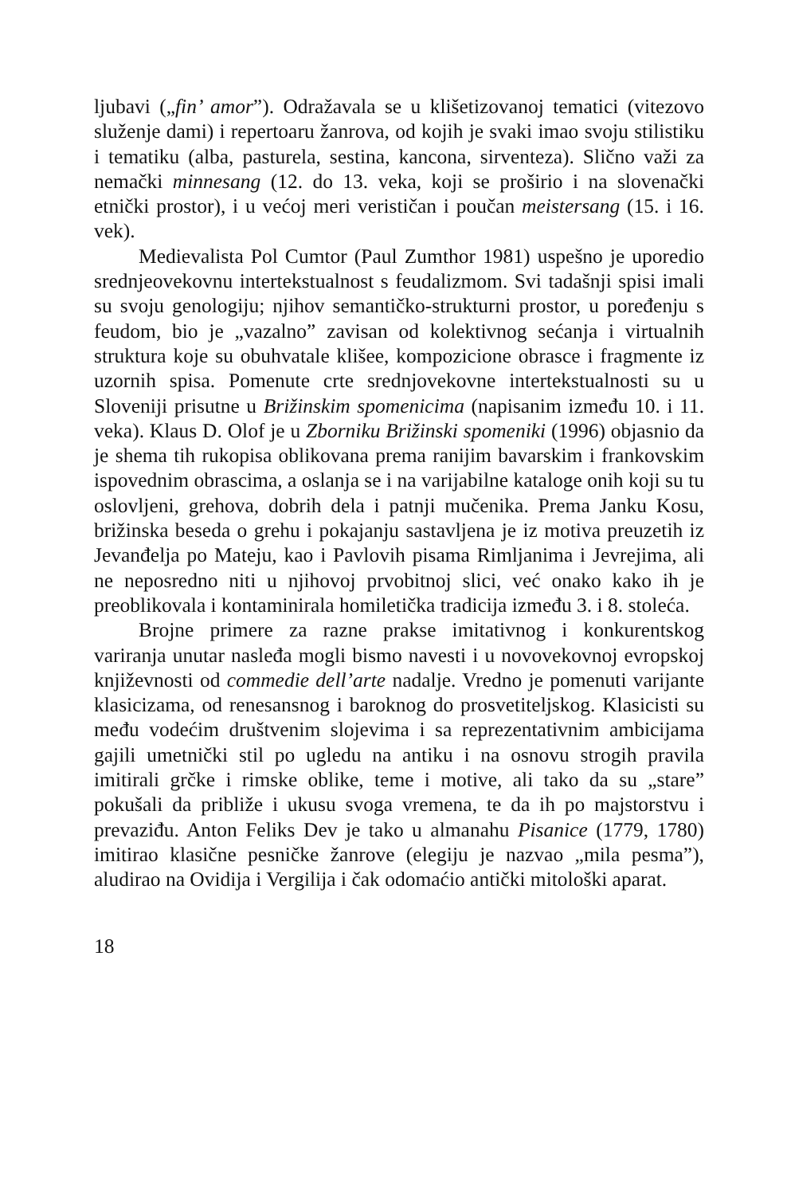ljubavi („fin’ amor”). Odražavala se u klišetizovanoj tematici (vitezovo služenje dami) i repertoaru žanrova, od kojih je svaki imao svoju stilistiku i tematiku (alba, pasturela, sestina, kancona, sirventeza). Slično važi za nemački minnesang (12. do 13. veka, koji se proširio i na slovenački etnički prostor), i u većoj meri verističan i poučan meistersang (15. i 16. vek).
Medievalista Pol Cumtor (Paul Zumthor 1981) uspešno je uporedio srednjeovekovnu intertekstualnost s feudalizmom. Svi tadašnji spisi imali su svoju genologiju; njihov semantičko-strukturni prostor, u poređenju s feudom, bio je „vazalno” zavisan od kolektivnog sećanja i virtualnih struktura koje su obuhvatale klišee, kompozicione obrasce i fragmente iz uzornih spisa. Pomenute crte srednjovekovne intertekstualnosti su u Sloveniji prisutne u Brižinskim spomenicima (napisanim između 10. i 11. veka). Klaus D. Olof je u Zborniku Brižinski spomeniki (1996) objasnio da je shema tih rukopisa oblikovana prema ranijim bavarskim i frankovskim ispovednim obrascima, a oslanja se i na varijabilne kataloge onih koji su tu oslovljeni, grehova, dobrih dela i patnji mučenika. Prema Janku Kosu, brižinska beseda o grehu i pokajanju sastavljena je iz motiva preuzetih iz Jevanđelja po Mateju, kao i Pavlovih pisama Rimljanima i Jevrejima, ali ne neposredno niti u njihovoj prvobitnoj slici, već onako kako ih je preoblikovala i kontaminirala homiletička tradicija između 3. i 8. stoleća.
Brojne primere za razne prakse imitativnog i konkurentskog variranja unutar nasleđa mogli bismo navesti i u novovekovnoj evropskoj književnosti od commedie dell’arte nadalje. Vredno je pomenuti varijante klasicizama, od renesansnog i baroknog do prosvetiteljskog. Klasicisti su među vodećim društvenim slojevima i sa reprezentativnim ambicijama gajili umetnički stil po ugledu na antiku i na osnovu strogih pravila imitirali grčke i rimske oblike, teme i motive, ali tako da su „stare” pokušali da približe i ukusu svoga vremena, te da ih po majstorstvu i prevaziđu. Anton Feliks Dev je tako u almanahu Pisanice (1779, 1780) imitirao klasične pesničke žanrove (elegiju je nazvao „mila pesma”), aludirao na Ovidija i Vergilija i čak odomaćio antički mitološki aparat.
18